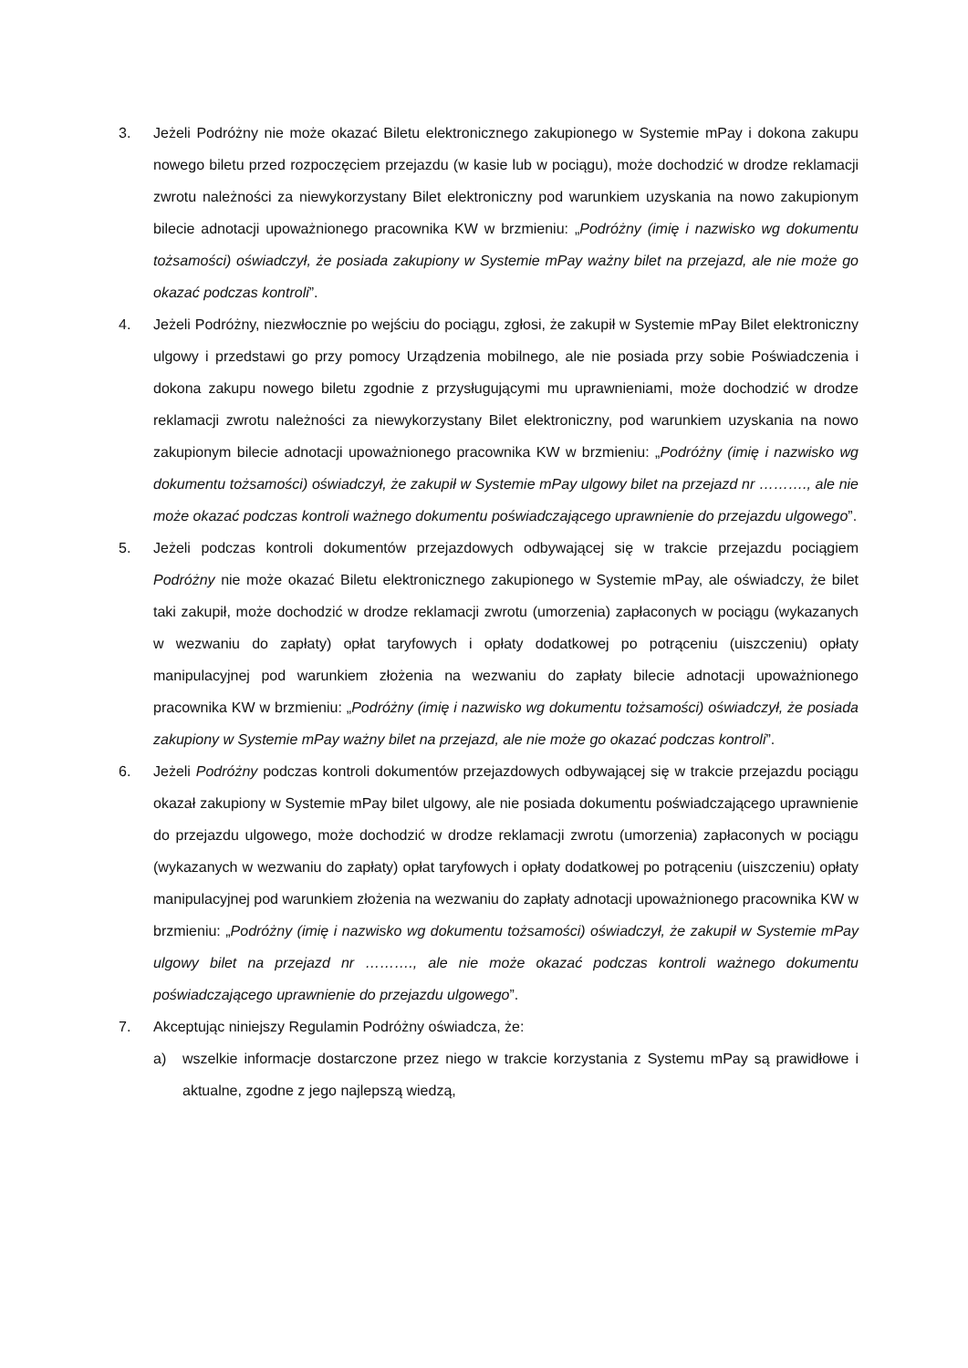3. Jeżeli Podróżny nie może okazać Biletu elektronicznego zakupionego w Systemie mPay i dokona zakupu nowego biletu przed rozpoczęciem przejazdu (w kasie lub w pociągu), może dochodzić w drodze reklamacji zwrotu należności za niewykorzystany Bilet elektroniczny pod warunkiem uzyskania na nowo zakupionym bilecie adnotacji upoważnionego pracownika KW w brzmieniu: „Podróżny (imię i nazwisko wg dokumentu tożsamości) oświadczył, że posiada zakupiony w Systemie mPay ważny bilet na przejazd, ale nie może go okazać podczas kontroli”.
4. Jeżeli Podróżny, niezwłocznie po wejściu do pociągu, zgłosi, że zakupił w Systemie mPay Bilet elektroniczny ulgowy i przedstawi go przy pomocy Urządzenia mobilnego, ale nie posiada przy sobie Poświadczenia i dokona zakupu nowego biletu zgodnie z przysługującymi mu uprawnieniami, może dochodzić w drodze reklamacji zwrotu należności za niewykorzystany Bilet elektroniczny, pod warunkiem uzyskania na nowo zakupionym bilecie adnotacji upoważnionego pracownika KW w brzmieniu: „Podróżny (imię i nazwisko wg dokumentu tożsamości) oświadczył, że zakupił w Systemie mPay ulgowy bilet na przejazd nr ………., ale nie może okazać podczas kontroli ważnego dokumentu poświadczającego uprawnienie do przejazdu ulgowego”.
5. Jeżeli podczas kontroli dokumentów przejazdowych odbywającej się w trakcie przejazdu pociągiem Podróżny nie może okazać Biletu elektronicznego zakupionego w Systemie mPay, ale oświadczy, że bilet taki zakupił, może dochodzić w drodze reklamacji zwrotu (umorzenia) zapłaconych w pociągu (wykazanych w wezwaniu do zapłaty) opłat taryfowych i opłaty dodatkowej po potrąceniu (uiszczeniu) opłaty manipulacyjnej pod warunkiem złożenia na wezwaniu do zapłaty bilecie adnotacji upoważnionego pracownika KW w brzmieniu: „Podróżny (imię i nazwisko wg dokumentu tożsamości) oświadczył, że posiada zakupiony w Systemie mPay ważny bilet na przejazd, ale nie może go okazać podczas kontroli”.
6. Jeżeli Podróżny podczas kontroli dokumentów przejazdowych odbywającej się w trakcie przejazdu pociągu okazał zakupiony w Systemie mPay bilet ulgowy, ale nie posiada dokumentu poświadczającego uprawnienie do przejazdu ulgowego, może dochodzić w drodze reklamacji zwrotu (umorzenia) zapłaconych w pociągu (wykazanych w wezwaniu do zapłaty) opłat taryfowych i opłaty dodatkowej po potrąceniu (uiszczeniu) opłaty manipulacyjnej pod warunkiem złożenia na wezwaniu do zapłaty adnotacji upoważnionego pracownika KW w brzmieniu: „Podróżny (imię i nazwisko wg dokumentu tożsamości) oświadczył, że zakupił w Systemie mPay ulgowy bilet na przejazd nr ………., ale nie może okazać podczas kontroli ważnego dokumentu poświadczającego uprawnienie do przejazdu ulgowego”.
7. Akceptując niniejszy Regulamin Podróżny oświadcza, że:
a) wszelkie informacje dostarczone przez niego w trakcie korzystania z Systemu mPay są prawidłowe i aktualne, zgodne z jego najlepszą wiedzą,